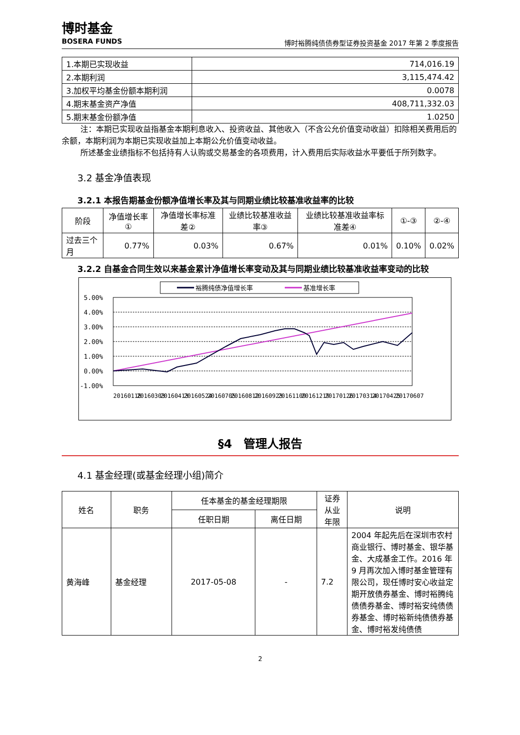博时基金
BOSERA FUNDS
博时裕腾纯债债券型证券投资基金 2017 年第 2 季度报告
| 1.本期已实现收益 | 714,016.19 |
| 2.本期利润 | 3,115,474.42 |
| 3.加权平均基金份额本期利润 | 0.0078 |
| 4.期末基金资产净值 | 408,711,332.03 |
| 5.期末基金份额净值 | 1.0250 |
注：本期已实现收益指基金本期利息收入、投资收益、其他收入（不含公允价值变动收益）扣除相关费用后的余额，本期利润为本期已实现收益加上本期公允价值变动收益。
所述基金业绩指标不包括持有人认购或交易基金的各项费用，计入费用后实际收益水平要低于所列数字。
3.2 基金净值表现
3.2.1 本报告期基金份额净值增长率及其与同期业绩比较基准收益率的比较
| 阶段 | 净值增长率① | 净值增长率标准差② | 业绩比较基准收益率③ | 业绩比较基准收益率标准差④ | ①-③ | ②-④ |
| 过去三个月 | 0.77% | 0.03% | 0.67% | 0.01% | 0.10% | 0.02% |
3.2.2 自基金合同生效以来基金累计净值增长率变动及其与同期业绩比较基准收益率变动的比较
裕腾纯债净值增长率
基准增长率
5.00%
4.00%
3.00%
2.00%
1.00%
0.00%
-1.00%
20160118
20160303
20160413
20160524
20160705
20160812
20160923
20161109
20161219
20170126
20170314
20170425
20170607
§4　管理人报告
4.1 基金经理(或基金经理小组)简介
| 姓名 | 职务 | 任本基金的基金经理期限 | | 证券从业年限 | 说明 |
| | | 任职日期 | 离任日期 | | |
| 黄海峰 | 基金经理 | 2017-05-08 | - | 7.2 | 2004 年起先后在深圳市农村商业银行、博时基金、银华基金、大成基金工作。2016 年 9 月再次加入博时基金管理有限公司，现任博时安心收益定期开放债券基金、博时裕腾纯债债券基金、博时裕安纯债债券基金、博时裕新纯债债券基金、博时裕发纯债债 |
2